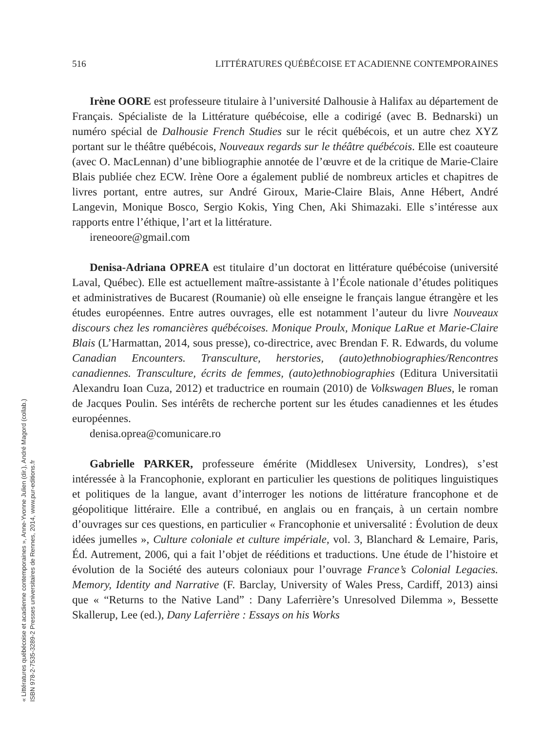516 LITTÉRATURES QUÉBÉCOISE ET ACADIENNE CONTEMPORAINES
Irène OORE est professeure titulaire à l’université Dalhousie à Halifax au département de Français. Spécialiste de la Littérature québécoise, elle a codirigé (avec B. Bednarski) un numéro spécial de Dalhousie French Studies sur le récit québécois, et un autre chez XYZ portant sur le théâtre québécois, Nouveaux regards sur le théâtre québécois. Elle est coauteure (avec O. MacLennan) d’une bibliographie annotée de l’œuvre et de la critique de Marie-Claire Blais publiée chez ECW. Irène Oore a également publié de nombreux articles et chapitres de livres portant, entre autres, sur André Giroux, Marie-Claire Blais, Anne Hébert, André Langevin, Monique Bosco, Sergio Kokis, Ying Chen, Aki Shimazaki. Elle s’intéresse aux rapports entre l’éthique, l’art et la littérature.
ireneoore@gmail.com
Denisa-Adriana OPREA est titulaire d’un doctorat en littérature québécoise (université Laval, Québec). Elle est actuellement maître-assistante à l’École nationale d’études politiques et administratives de Bucarest (Roumanie) où elle enseigne le français langue étrangère et les études européennes. Entre autres ouvrages, elle est notamment l’auteur du livre Nouveaux discours chez les romancières québécoises. Monique Proulx, Monique LaRue et Marie-Claire Blais (L’Harmattan, 2014, sous presse), co-directrice, avec Brendan F. R. Edwards, du volume Canadian Encounters. Transculture, herstories, (auto)ethnobiographies/Rencontres canadiennes. Transculture, écrits de femmes, (auto)ethnobiographies (Editura Universitatii Alexandru Ioan Cuza, 2012) et traductrice en roumain (2010) de Volkswagen Blues, le roman de Jacques Poulin. Ses intérêts de recherche portent sur les études canadiennes et les études européennes.
denisa.oprea@comunicare.ro
Gabrielle PARKER, professeure émérite (Middlesex University, Londres), s’est intéressée à la Francophonie, explorant en particulier les questions de politiques linguistiques et politiques de la langue, avant d’interroger les notions de littérature francophone et de géopolitique littéraire. Elle a contribué, en anglais ou en français, à un certain nombre d’ouvrages sur ces questions, en particulier « Francophonie et universalité : Évolution de deux idées jumelles », Culture coloniale et culture impériale, vol. 3, Blanchard & Lemaire, Paris, Éd. Autrement, 2006, qui a fait l’objet de rééditions et traductions. Une étude de l’histoire et évolution de la Société des auteurs coloniaux pour l’ouvrage France’s Colonial Legacies. Memory, Identity and Narrative (F. Barclay, University of Wales Press, Cardiff, 2013) ainsi que « “Returns to the Native Land” : Dany Laferrière’s Unresolved Dilemma », Bessette Skallerup, Lee (ed.), Dany Laferrière : Essays on his Works
« Littératures québécoise et acadienne contemporaines », Anne-Yvonne Julien (dir.), André Magord (collab.)
ISBN 978-2-7535-3289-2 Presses universitaires de Rennes, 2014, www.pur-editions.fr